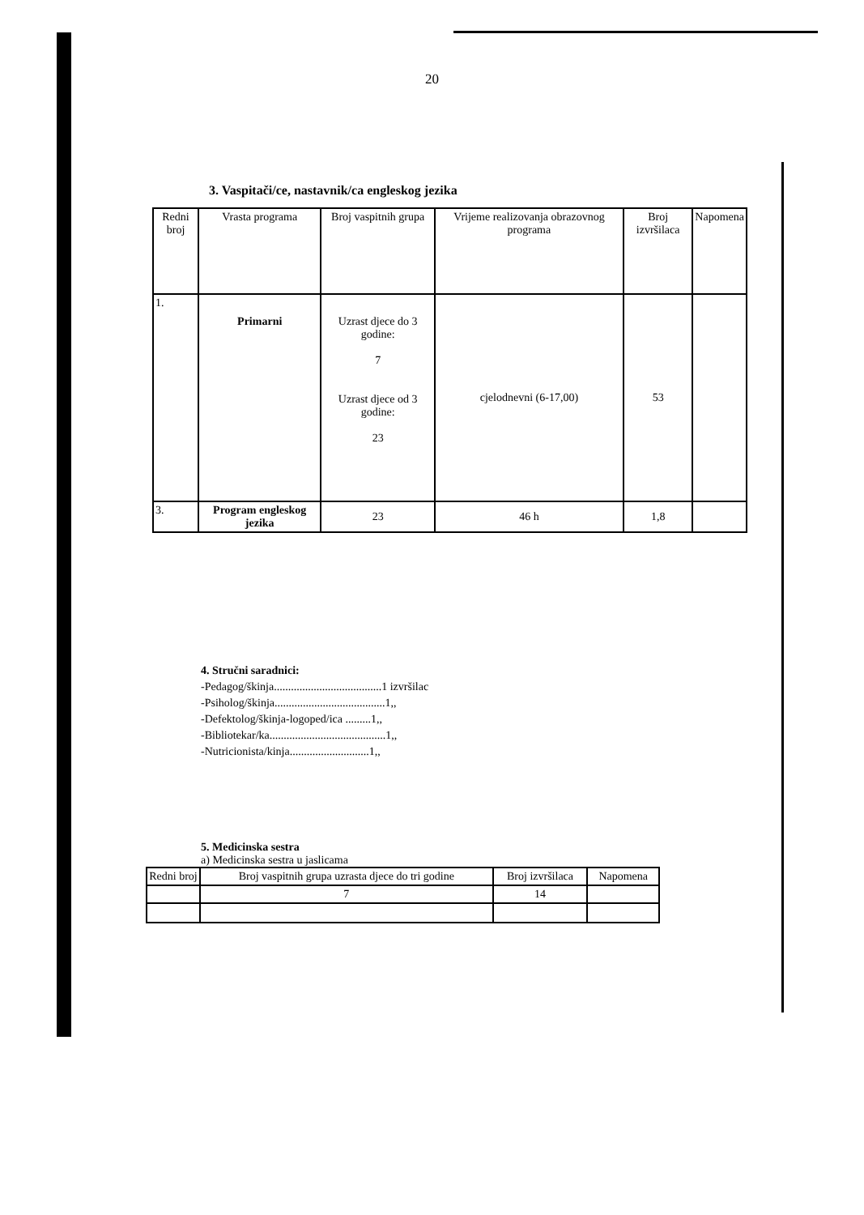20
3. Vaspitači/ce, nastavnik/ca engleskog jezika
| Redni broj | Vrasta programa | Broj vaspitnih grupa | Vrijeme realizovanja obrazovnog programa | Broj izvršilaca | Napomena |
| --- | --- | --- | --- | --- | --- |
| 1. | Primarni | Uzrast djece do 3 godine: 7 Uzrast djece od 3 godine: 23 | cjelodnevni (6-17,00) | 53 | |
| 3. | Program engleskog jezika | 23 | 46 h | 1,8 | |
4. Stručni saradnici:
-Pedagog/škinja......................................1 izvršilac
-Psiholog/škinja.......................................1,,
-Defektolog/škinja-logoped/ica .........1,,
-Bibliotekar/ka.........................................1,,
-Nutricionista/kinja............................1,,
5. Medicinska sestra
a) Medicinska sestra u jaslicama
| Redni broj | Broj vaspitnih grupa uzrasta djece do tri godine | Broj izvršilaca | Napomena |
| --- | --- | --- | --- |
| | 7 | 14 | |